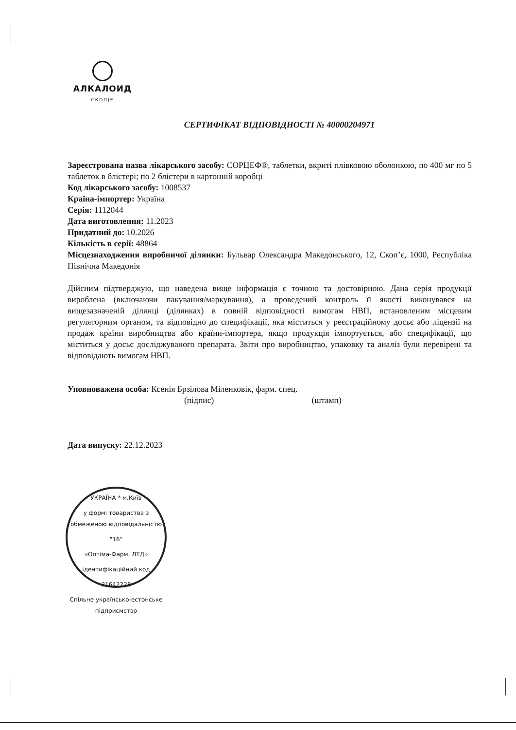АЛКАЛОИД
СКОПЈЕ
СЕРТИФІКАТ ВІДПОВІДНОСТІ № 40000204971
Зареєстрована назва лікарського засобу: СОРЦЕФ®, таблетки, вкриті плівковою оболонкою, по 400 мг по 5 таблеток в блістері; по 2 блістери в картонній коробці
Код лікарського засобу: 1008537
Країна-імпортер: Україна
Серія: 1112044
Дата виготовлення: 11.2023
Придатний до: 10.2026
Кількість в серії: 48864
Місцезнаходження виробничої ділянки: Бульвар Олександра Македонського, 12, Скоп’є, 1000, Республіка Північна Македонія
Дійсним підтверджую, що наведена вище інформація є точною та достовірною. Дана серія продукції вироблена (включаючи пакування/маркування), а проведений контроль її якості виконувався на вищезазначеній ділянці (ділянках) в повній відповідності вимогам НВП, встановленим місцевим регуляторним органом, та відповідно до специфікації, яка міститься у реєстраційному досьє або ліцензії на продаж країни виробництва або країни-імпортера, якщо продукція імпортується, або специфікації, що міститься у досьє досліджуваного препарата. Звіти про виробництво, упаковку та аналіз були перевірені та відповідають вимогам НВП.
Уповноважена особа: Ксенія Брзілова Міленковік, фарм. спец.
(підпис) (штамп)
Дата випуску: 22.12.2023
УКРАЇНА * м.Київ
у формі товариства з обмеженою відповідальністю
"16"
«Оптіма-Фарм, ЛТД»
ідентифікаційний код
21642228
Спільне українсько-естонське підприємство